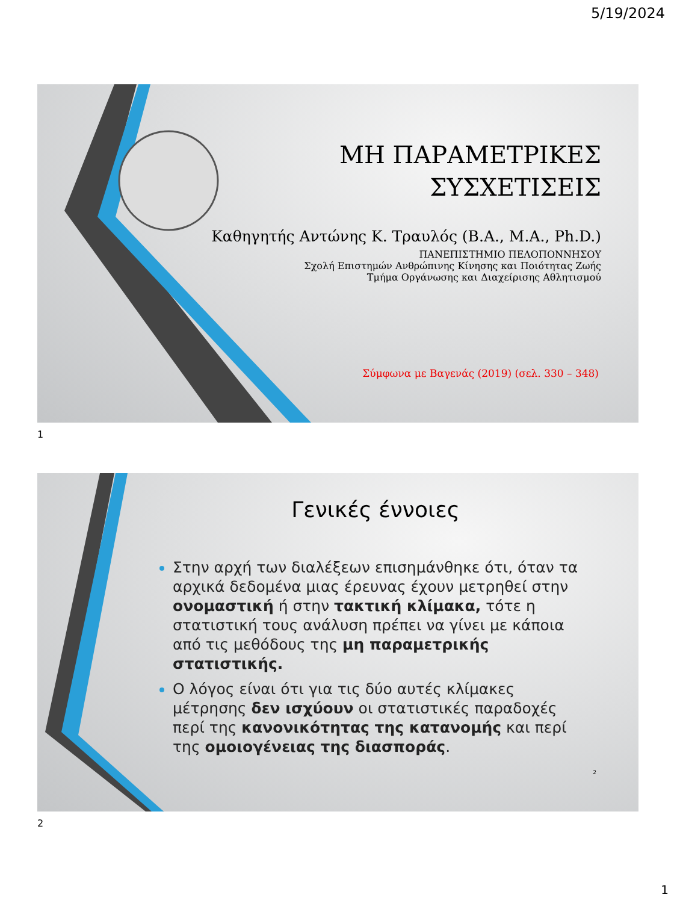5/19/2024
ΜΗ ΠΑΡΑΜΕΤΡΙΚΕΣ
ΣΥΣΧΕΤΙΣΕΙΣ
Καθηγητής Αντώνης Κ. Τραυλός (B.A., M.A., Ph.D.)
ΠΑΝΕΠΙΣΤΗΜΙΟ ΠΕΛΟΠΟΝΝΗΣΟΥ
Σχολή Επιστημών Ανθρώπινης Κίνησης και Ποιότητας Ζωής
Τμήμα Οργάνωσης και Διαχείρισης Αθλητισμού
Σύμφωνα με Βαγενάς (2019) (σελ. 330 – 348)
1
Γενικές έννοιες
Στην αρχή των διαλέξεων επισημάνθηκε ότι, όταν τα αρχικά δεδομένα μιας έρευνας έχουν μετρηθεί στην ονομαστική ή στην τακτική κλίμακα, τότε η στατιστική τους ανάλυση πρέπει να γίνει με κάποια από τις μεθόδους της μη παραμετρικής στατιστικής.
Ο λόγος είναι ότι για τις δύο αυτές κλίμακες μέτρησης δεν ισχύουν οι στατιστικές παραδοχές περί της κανονικότητας της κατανομής και περί της ομοιογένειας της διασποράς.
2
2
1